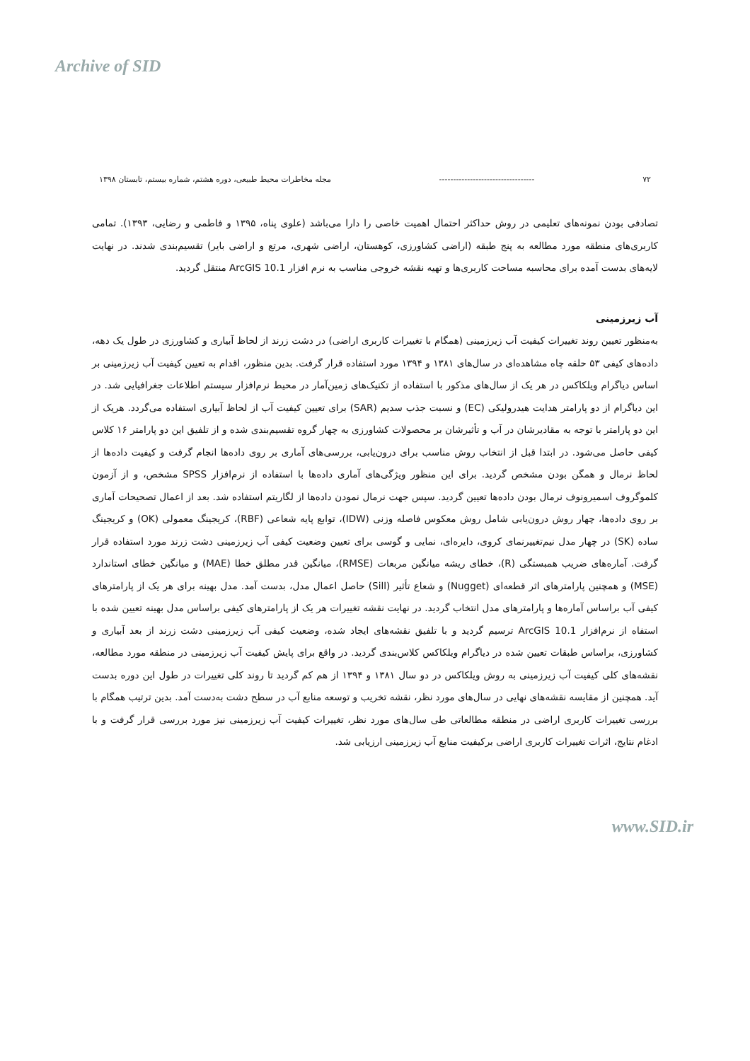Archive of SID
۷۲ ---------------------------------- مجله مخاطرات محیط طبیعی، دوره هشتم، شماره بیستم، تابستان ۱۳۹۸
تصادفی بودن نمونه‌های تعلیمی در روش حداکثر احتمال اهمیت خاصی را دارا می‌باشد (علوی پناه، ۱۳۹۵ و فاطمی و رضایی، ۱۳۹۳). تمامی کاربری‌های منطقه مورد مطالعه به پنج طبقه (اراضی کشاورزی، کوهستان، اراضی شهری، مرتع و اراضی بایر) تقسیم‌بندی شدند. در نهایت لایه‌های بدست آمده برای محاسبه مساحت کاربری‌ها و تهیه نقشه خروجی مناسب به نرم افزار ArcGIS 10.1 منتقل گردید.
آب زیرزمینی
به‌منظور تعیین روند تغییرات کیفیت آب زیرزمینی (همگام با تغییرات کاربری اراضی) در دشت زرند از لحاظ آبیاری و کشاورزی در طول یک دهه، داده‌های کیفی ۵۳ حلقه چاه مشاهده‌ای در سال‌های ۱۳۸۱ و ۱۳۹۴ مورد استفاده قرار گرفت. بدین منظور، اقدام به تعیین کیفیت آب زیرزمینی بر اساس دیاگرام ویلکاکس در هر یک از سال‌های مذکور با استفاده از تکنیک‌های زمین‌آمار در محیط نرم‌افزار سیستم اطلاعات جغرافیایی شد. در این دیاگرام از دو پارامتر هدایت هیدرولیکی (EC) و نسبت جذب سدیم (SAR) برای تعیین کیفیت آب از لحاظ آبیاری استفاده می‌گردد. هریک از این دو پارامتر با توجه به مقادیرشان در آب و تأثیرشان بر محصولات کشاورزی به چهار گروه تقسیم‌بندی شده و از تلفیق این دو پارامتر ۱۶ کلاس کیفی حاصل می‌شود. در ابتدا قبل از انتخاب روش مناسب برای درون‌یابی، بررسی‌های آماری بر روی داده‌ها انجام گرفت و کیفیت داده‌ها از لحاظ نرمال و همگن بودن مشخص گردید. برای این منظور ویژگی‌های آماری داده‌ها با استفاده از نرم‌افزار SPSS مشخص، و از آزمون کلموگروف اسمیرونوف نرمال بودن داده‌ها تعیین گردید. سپس جهت نرمال نمودن داده‌ها از لگاریتم استفاده شد. بعد از اعمال تصحیحات آماری بر روی داده‌ها، چهار روش درون‌یابی شامل روش معکوس فاصله وزنی (IDW)، توابع پایه شعاعی (RBF)، کریجینگ معمولی (OK) و کریجینگ ساده (SK) در چهار مدل نیم‌تغییرنمای کروی، دایره‌ای، نمایی و گوسی برای تعیین وضعیت کیفی آب زیرزمینی دشت زرند مورد استفاده قرار گرفت. آماره‌های ضریب همبستگی (R)، خطای ریشه میانگین مربعات (RMSE)، میانگین قدر مطلق خطا (MAE) و میانگین خطای استاندارد (MSE) و همچنین پارامترهای اثر قطعه‌ای (Nugget) و شعاع تأثیر (Sill) حاصل اعمال مدل، بدست آمد. مدل بهینه برای هر یک از پارامترهای کیفی آب براساس آماره‌ها و پارامترهای مدل انتخاب گردید. در نهایت نقشه تغییرات هر یک از پارامترهای کیفی براساس مدل بهینه تعیین شده با استفاه از نرم‌افزار ArcGIS 10.1 ترسیم گردید و با تلفیق نقشه‌های ایجاد شده، وضعیت کیفی آب زیرزمینی دشت زرند از بعد آبیاری و کشاورزی، براساس طبقات تعیین شده در دیاگرام ویلکاکس کلاس‌بندی گردید. در واقع برای پایش کیفیت آب زیرزمینی در منطقه مورد مطالعه، نقشه‌های کلی کیفیت آب زیرزمینی به روش ویلکاکس در دو سال ۱۳۸۱ و ۱۳۹۴ از هم کم گردید تا روند کلی تغییرات در طول این دوره بدست آید. همچنین از مقایسه نقشه‌های نهایی در سال‌های مورد نظر، نقشه تخریب و توسعه منابع آب در سطح دشت به‌دست آمد. بدین ترتیب همگام با بررسی تغییرات کاربری اراضی در منطقه مطالعاتی طی سال‌های مورد نظر، تغییرات کیفیت آب زیرزمینی نیز مورد بررسی قرار گرفت و با ادغام نتایج، اثرات تغییرات کاربری اراضی برکیفیت منابع آب زیرزمینی ارزیابی شد.
www.SID.ir